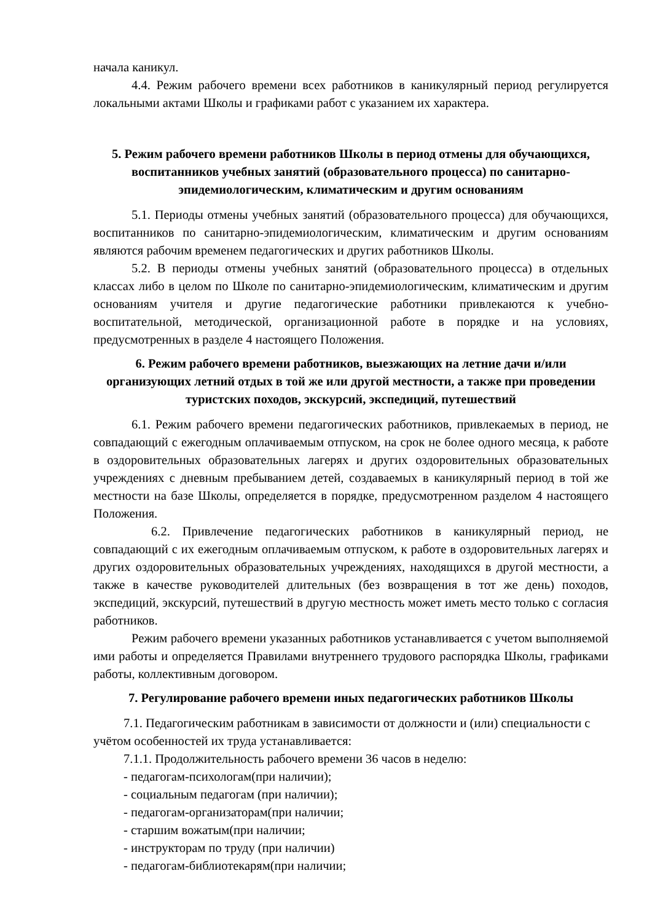начала каникул.
4.4. Режим рабочего времени всех работников в каникулярный период регулируется локальными актами Школы и графиками работ с указанием их характера.
5. Режим рабочего времени работников Школы в период отмены для обучающихся, воспитанников учебных занятий (образовательного процесса) по санитарно-эпидемиологическим, климатическим и другим основаниям
5.1. Периоды отмены учебных занятий (образовательного процесса) для обучающихся, воспитанников по санитарно-эпидемиологическим, климатическим и другим основаниям являются рабочим временем педагогических и других работников Школы.
5.2. В периоды отмены учебных занятий (образовательного процесса) в отдельных классах либо в целом по Школе по санитарно-эпидемиологическим, климатическим и другим основаниям учителя и другие педагогические работники привлекаются к учебно-воспитательной, методической, организационной работе в порядке и на условиях, предусмотренных в разделе 4 настоящего Положения.
6. Режим рабочего времени работников, выезжающих на летние дачи и/или организующих летний отдых в той же или другой местности, а также при проведении туристских походов, экскурсий, экспедиций, путешествий
6.1. Режим рабочего времени педагогических работников, привлекаемых в период, не совпадающий с ежегодным оплачиваемым отпуском, на срок не более одного месяца, к работе в оздоровительных образовательных лагерях и других оздоровительных образовательных учреждениях с дневным пребыванием детей, создаваемых в каникулярный период в той же местности на базе Школы, определяется в порядке, предусмотренном разделом 4 настоящего Положения.
6.2. Привлечение педагогических работников в каникулярный период, не совпадающий с их ежегодным оплачиваемым отпуском, к работе в оздоровительных лагерях и других оздоровительных образовательных учреждениях, находящихся в другой местности, а также в качестве руководителей длительных (без возвращения в тот же день) походов, экспедиций, экскурсий, путешествий в другую местность может иметь место только с согласия работников.
Режим рабочего времени указанных работников устанавливается с учетом выполняемой ими работы и определяется Правилами внутреннего трудового распорядка Школы, графиками работы, коллективным договором.
7. Регулирование рабочего времени иных педагогических работников Школы
7.1. Педагогическим работникам в зависимости от должности и (или) специальности с учётом особенностей их труда устанавливается:
7.1.1. Продолжительность рабочего времени 36 часов в неделю:
- педагогам-психологам(при наличии);
- социальным педагогам (при наличии);
- педагогам-организаторам(при наличии;
- старшим вожатым(при наличии;
- инструкторам по труду (при наличии)
- педагогам-библиотекарям(при наличии;